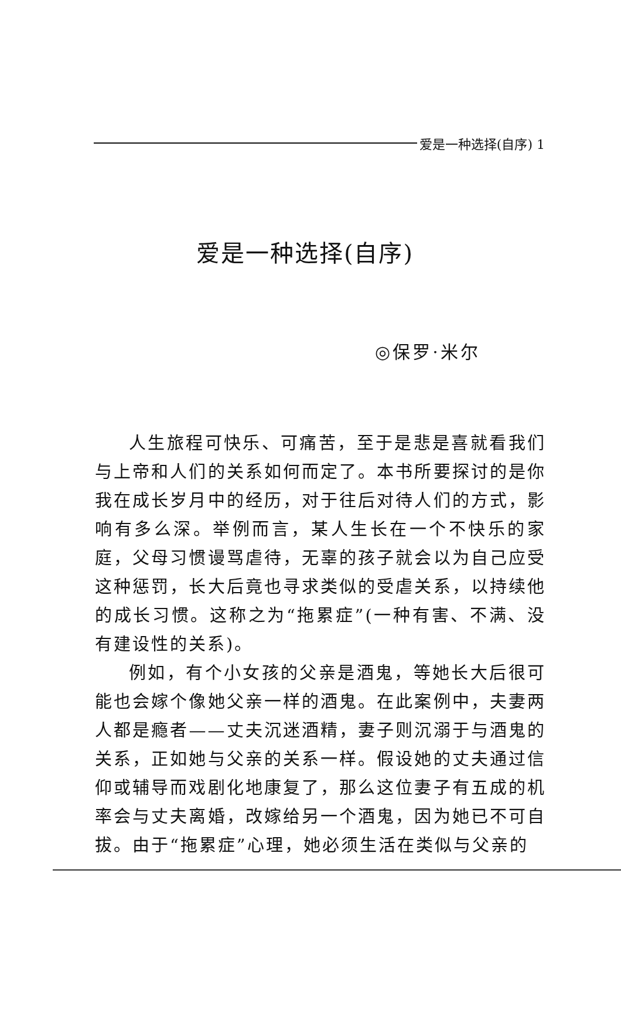爱是一种选择(自序) 1
爱是一种选择(自序)
◎保罗·米尔
人生旅程可快乐、可痛苦，至于是悲是喜就看我们与上帝和人们的关系如何而定了。本书所要探讨的是你我在成长岁月中的经历，对于往后对待人们的方式，影响有多么深。举例而言，某人生长在一个不快乐的家庭，父母习惯谩骂虐待，无辜的孩子就会以为自己应受这种惩罚，长大后竟也寻求类似的受虐关系，以持续他的成长习惯。这称之为“拖累症”(一种有害、不满、没有建设性的关系)。
例如，有个小女孩的父亲是酒鬼，等她长大后很可能也会嫁个像她父亲一样的酒鬼。在此案例中，夫妻两人都是瘾者——丈夫沉迷酒精，妻子则沉溺于与酒鬼的关系，正如她与父亲的关系一样。假设她的丈夫通过信仰或辅导而戏剧化地康复了，那么这位妻子有五成的机率会与丈夫离婚，改嫁给另一个酒鬼，因为她已不可自拔。由于“拖累症”心理，她必须生活在类似与父亲的